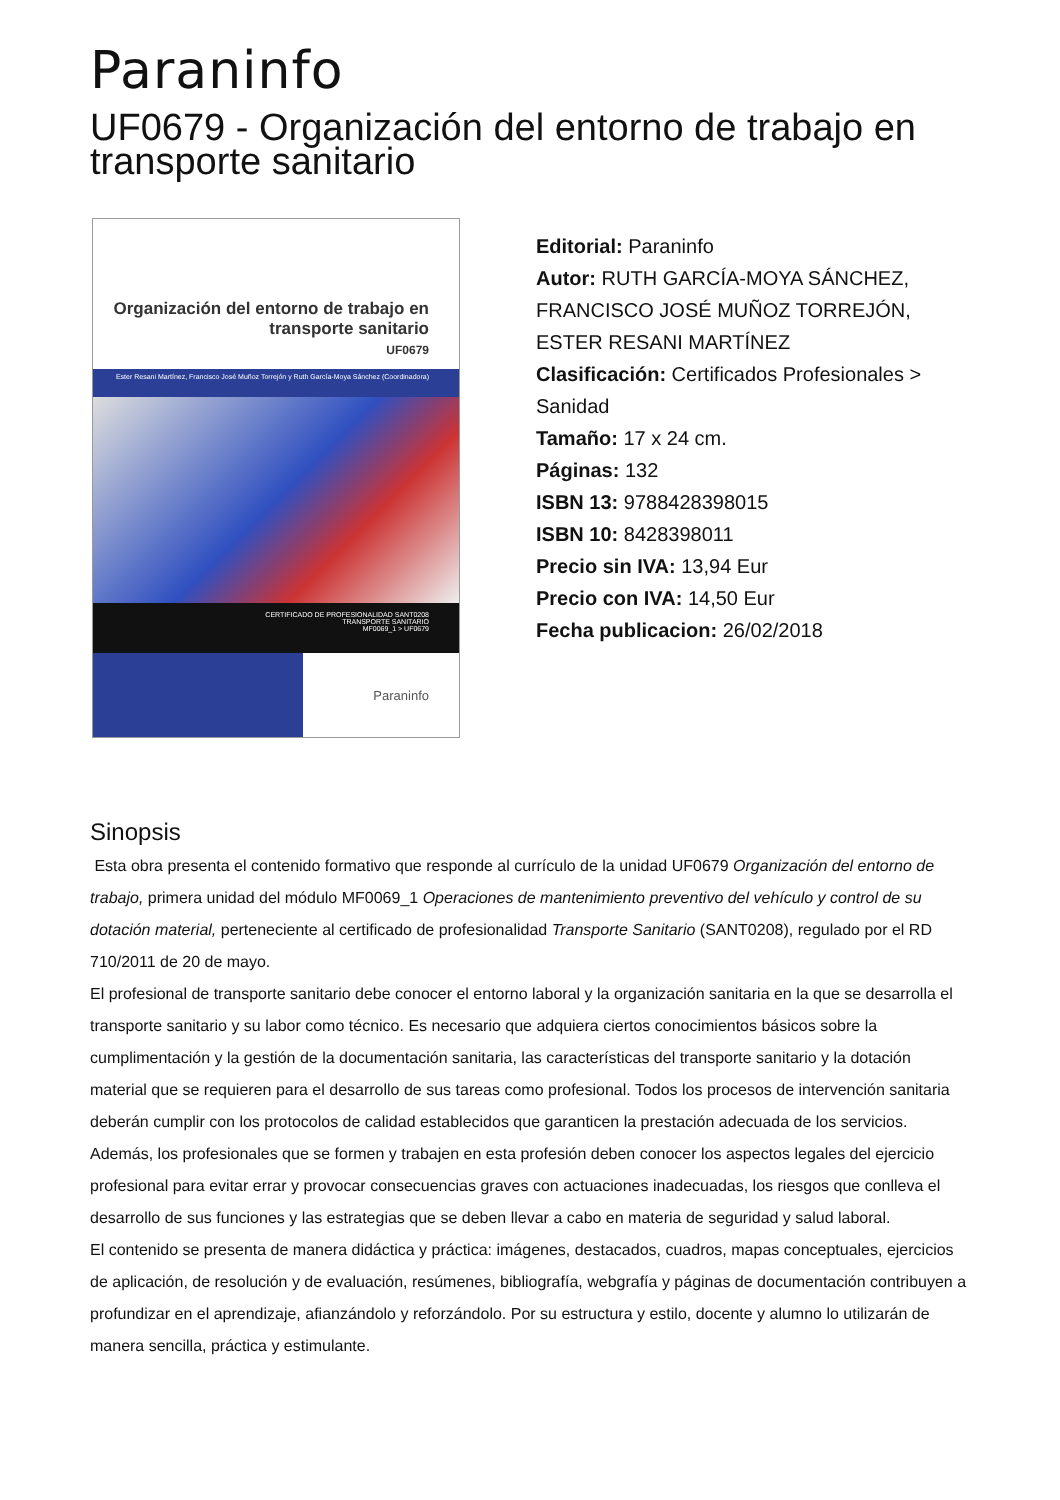Paraninfo
UF0679 - Organización del entorno de trabajo en transporte sanitario
Organización del entorno de trabajo en transporte sanitario
UF0679
Ester Resani Martínez, Francisco José Muñoz Torrejón y Ruth García-Moya Sánchez (Coordinadora)
CERTIFICADO DE PROFESIONALIDAD SANT0208
TRANSPORTE SANITARIO
MF0069_1 > UF0679
Paraninfo
Editorial: Paraninfo
Autor: RUTH GARCÍA-MOYA SÁNCHEZ, FRANCISCO JOSÉ MUÑOZ TORREJÓN, ESTER RESANI MARTÍNEZ
Clasificación: Certificados Profesionales > Sanidad
Tamaño: 17 x 24 cm.
Páginas: 132
ISBN 13: 9788428398015
ISBN 10: 8428398011
Precio sin IVA: 13,94 Eur
Precio con IVA: 14,50 Eur
Fecha publicacion: 26/02/2018
Sinopsis
Esta obra presenta el contenido formativo que responde al currículo de la unidad UF0679 Organización del entorno de trabajo, primera unidad del módulo MF0069_1 Operaciones de mantenimiento preventivo del vehículo y control de su dotación material, perteneciente al certificado de profesionalidad Transporte Sanitario (SANT0208), regulado por el RD 710/2011 de 20 de mayo.
El profesional de transporte sanitario debe conocer el entorno laboral y la organización sanitaria en la que se desarrolla el transporte sanitario y su labor como técnico. Es necesario que adquiera ciertos conocimientos básicos sobre la cumplimentación y la gestión de la documentación sanitaria, las características del transporte sanitario y la dotación material que se requieren para el desarrollo de sus tareas como profesional. Todos los procesos de intervención sanitaria deberán cumplir con los protocolos de calidad establecidos que garanticen la prestación adecuada de los servicios.
Además, los profesionales que se formen y trabajen en esta profesión deben conocer los aspectos legales del ejercicio profesional para evitar errar y provocar consecuencias graves con actuaciones inadecuadas, los riesgos que conlleva el desarrollo de sus funciones y las estrategias que se deben llevar a cabo en materia de seguridad y salud laboral.
El contenido se presenta de manera didáctica y práctica: imágenes, destacados, cuadros, mapas conceptuales, ejercicios de aplicación, de resolución y de evaluación, resúmenes, bibliografía, webgrafía y páginas de documentación contribuyen a profundizar en el aprendizaje, afianzándolo y reforzándolo. Por su estructura y estilo, docente y alumno lo utilizarán de manera sencilla, práctica y estimulante.